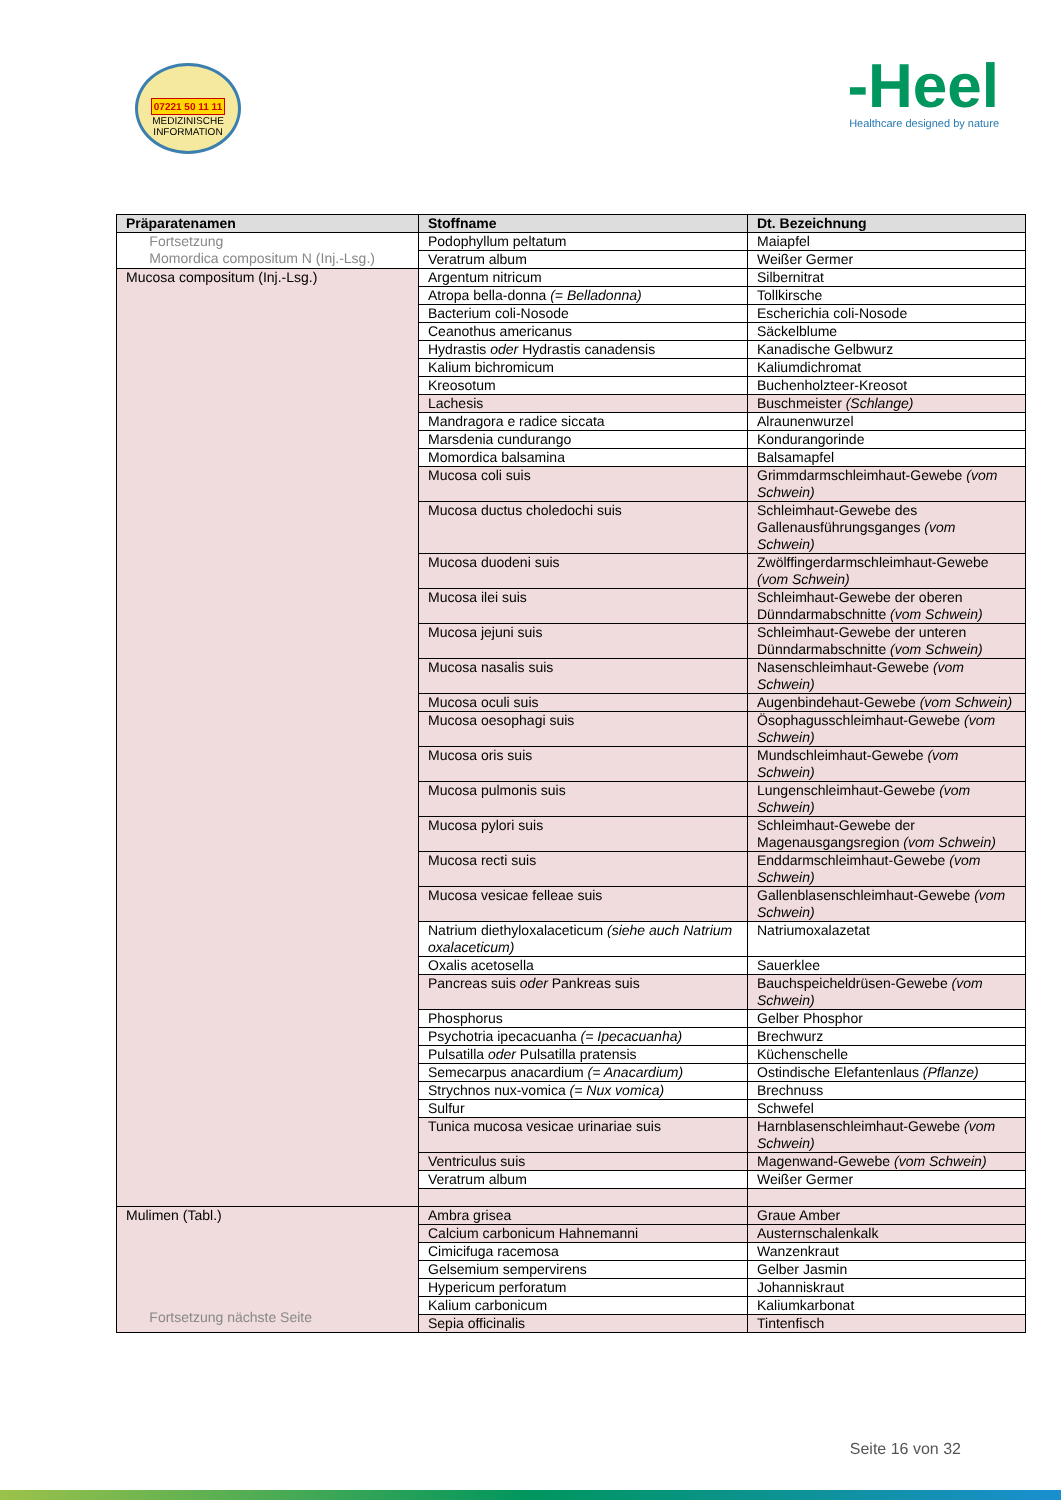07221 50 11 11
MEDIZINISCHE INFORMATION
-Heel
Healthcare designed by nature
| Präparatenamen | Stoffname | Dt. Bezeichnung |
| --- | --- | --- |
| Fortsetzung Momordica compositum N (Inj.-Lsg.) | Podophyllum peltatum | Maiapfel |
| | Veratrum album | Weißer Germer |
| Mucosa compositum (Inj.-Lsg.) | Argentum nitricum | Silbernitrat |
| | Atropa bella-donna (= Belladonna) | Tollkirsche |
| | Bacterium coli-Nosode | Escherichia coli-Nosode |
| | Ceanothus americanus | Säckelblume |
| | Hydrastis oder Hydrastis canadensis | Kanadische Gelbwurz |
| | Kalium bichromicum | Kaliumdichromat |
| | Kreosotum | Buchenholzteer-Kreosot |
| | Lachesis | Buschmeister (Schlange) |
| | Mandragora e radice siccata | Alraunenwurzel |
| | Marsdenia cundurango | Kondurangorinde |
| | Momordica balsamina | Balsamapfel |
| | Mucosa coli suis | Grimmdarmschleimhaut-Gewebe (vom Schwein) |
| | Mucosa ductus choledochi suis | Schleimhaut-Gewebe des Gallenausführungsganges (vom Schwein) |
| | Mucosa duodeni suis | Zwölffingerdarmschleimhaut-Gewebe (vom Schwein) |
| | Mucosa ilei suis | Schleimhaut-Gewebe der oberen Dünndarmabschnitte (vom Schwein) |
| | Mucosa jejuni suis | Schleimhaut-Gewebe der unteren Dünndarmabschnitte (vom Schwein) |
| | Mucosa nasalis suis | Nasenschleimhaut-Gewebe (vom Schwein) |
| | Mucosa oculi suis | Augenbindehaut-Gewebe (vom Schwein) |
| | Mucosa oesophagi suis | Ösophagusschleimhaut-Gewebe (vom Schwein) |
| | Mucosa oris suis | Mundschleimhaut-Gewebe (vom Schwein) |
| | Mucosa pulmonis suis | Lungenschleimhaut-Gewebe (vom Schwein) |
| | Mucosa pylori suis | Schleimhaut-Gewebe der Magenausgangsregion (vom Schwein) |
| | Mucosa recti suis | Enddarmschleimhaut-Gewebe (vom Schwein) |
| | Mucosa vesicae felleae suis | Gallenblasenschleimhaut-Gewebe (vom Schwein) |
| | Natrium diethyloxalaceticum (siehe auch Natrium oxalaceticum) | Natriumoxalazetat |
| | Oxalis acetosella | Sauerklee |
| | Pancreas suis oder Pankreas suis | Bauchspeicheldrüsen-Gewebe (vom Schwein) |
| | Phosphorus | Gelber Phosphor |
| | Psychotria ipecacuanha (= Ipecacuanha) | Brechwurz |
| | Pulsatilla oder Pulsatilla pratensis | Küchenschelle |
| | Semecarpus anacardium (= Anacardium) | Ostindische Elefantenlaus (Pflanze) |
| | Strychnos nux-vomica (= Nux vomica) | Brechnuss |
| | Sulfur | Schwefel |
| | Tunica mucosa vesicae urinariae suis | Harnblasenschleimhaut-Gewebe (vom Schwein) |
| | Ventriculus suis | Magenwand-Gewebe (vom Schwein) |
| | Veratrum album | Weißer Germer |
| Mulimen (Tabl.) Fortsetzung nächste Seite | Ambra grisea | Graue Amber |
| | Calcium carbonicum Hahnemanni | Austernschalenkalk |
| | Cimicifuga racemosa | Wanzenkraut |
| | Gelsemium sempervirens | Gelber Jasmin |
| | Hypericum perforatum | Johanniskraut |
| | Kalium carbonicum | Kaliumkarbonat |
| | Sepia officinalis | Tintenfisch |
Seite 16 von 32